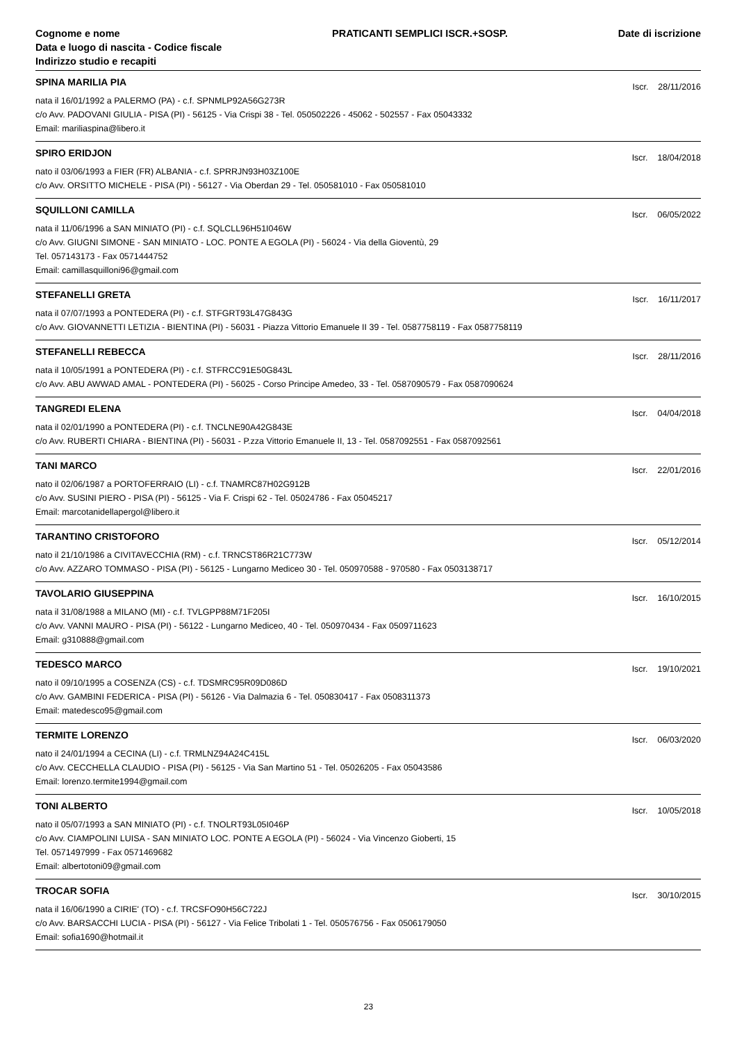Cognome e nome
Data e luogo di nascita - Codice fiscale
Indirizzo studio e recapiti
PRATICANTI SEMPLICI ISCR.+SOSP.
Date di iscrizione
SPINA MARILIA PIA Iscr. 28/11/2016
nata il 16/01/1992 a PALERMO (PA) - c.f. SPNMLP92A56G273R
c/o Avv. PADOVANI GIULIA - PISA (PI) - 56125 - Via Crispi 38 - Tel. 050502226 - 45062 - 502557 - Fax 05043332
Email: mariliaspina@libero.it
SPIRO ERIDJON Iscr. 18/04/2018
nato il 03/06/1993 a FIER (FR) ALBANIA - c.f. SPRRJN93H03Z100E
c/o Avv. ORSITTO MICHELE - PISA (PI) - 56127 - Via Oberdan 29 - Tel. 050581010 - Fax 050581010
SQUILLONI CAMILLA Iscr. 06/05/2022
nata il 11/06/1996 a SAN MINIATO (PI) - c.f. SQLCLL96H51I046W
c/o Avv. GIUGNI SIMONE - SAN MINIATO - LOC. PONTE A EGOLA (PI) - 56024 - Via della Gioventù, 29
Tel. 057143173 - Fax 0571444752
Email: camillasquilloni96@gmail.com
STEFANELLI GRETA Iscr. 16/11/2017
nata il 07/07/1993 a PONTEDERA (PI) - c.f. STFGRT93L47G843G
c/o Avv. GIOVANNETTI LETIZIA - BIENTINA (PI) - 56031 - Piazza Vittorio Emanuele II 39 - Tel. 0587758119 - Fax 0587758119
STEFANELLI REBECCA Iscr. 28/11/2016
nata il 10/05/1991 a PONTEDERA (PI) - c.f. STFRCC91E50G843L
c/o Avv. ABU AWWAD AMAL - PONTEDERA (PI) - 56025 - Corso Principe Amedeo, 33 - Tel. 0587090579 - Fax 0587090624
TANGREDI ELENA Iscr. 04/04/2018
nata il 02/01/1990 a PONTEDERA (PI) - c.f. TNCLNE90A42G843E
c/o Avv. RUBERTI CHIARA - BIENTINA (PI) - 56031 - P.zza Vittorio Emanuele II, 13 - Tel. 0587092551 - Fax 0587092561
TANI MARCO Iscr. 22/01/2016
nato il 02/06/1987 a PORTOFERRAIO (LI) - c.f. TNAMRC87H02G912B
c/o Avv. SUSINI PIERO - PISA (PI) - 56125 - Via F. Crispi 62 - Tel. 05024786 - Fax 05045217
Email: marcotanidellapergol@libero.it
TARANTINO CRISTOFORO Iscr. 05/12/2014
nato il 21/10/1986 a CIVITAVECCHIA (RM) - c.f. TRNCST86R21C773W
c/o Avv. AZZARO TOMMASO - PISA (PI) - 56125 - Lungarno Mediceo 30 - Tel. 050970588 - 970580 - Fax 0503138717
TAVOLARIO GIUSEPPINA Iscr. 16/10/2015
nata il 31/08/1988 a MILANO (MI) - c.f. TVLGPP88M71F205I
c/o Avv. VANNI MAURO - PISA (PI) - 56122 - Lungarno Mediceo, 40 - Tel. 050970434 - Fax 0509711623
Email: g310888@gmail.com
TEDESCO MARCO Iscr. 19/10/2021
nato il 09/10/1995 a COSENZA (CS) - c.f. TDSMRC95R09D086D
c/o Avv. GAMBINI FEDERICA - PISA (PI) - 56126 - Via Dalmazia 6 - Tel. 050830417 - Fax 0508311373
Email: matedesco95@gmail.com
TERMITE LORENZO Iscr. 06/03/2020
nato il 24/01/1994 a CECINA (LI) - c.f. TRMLNZ94A24C415L
c/o Avv. CECCHELLA CLAUDIO - PISA (PI) - 56125 - Via San Martino 51 - Tel. 05026205 - Fax 05043586
Email: lorenzo.termite1994@gmail.com
TONI ALBERTO Iscr. 10/05/2018
nato il 05/07/1993 a SAN MINIATO (PI) - c.f. TNOLRT93L05I046P
c/o Avv. CIAMPOLINI LUISA - SAN MINIATO LOC. PONTE A EGOLA (PI) - 56024 - Via Vincenzo Gioberti, 15
Tel. 0571497999 - Fax 0571469682
Email: albertotoni09@gmail.com
TROCAR SOFIA Iscr. 30/10/2015
nata il 16/06/1990 a CIRIE' (TO) - c.f. TRCSFO90H56C722J
c/o Avv. BARSACCHI LUCIA - PISA (PI) - 56127 - Via Felice Tribolati 1 - Tel. 050576756 - Fax 0506179050
Email: sofia1690@hotmail.it
23